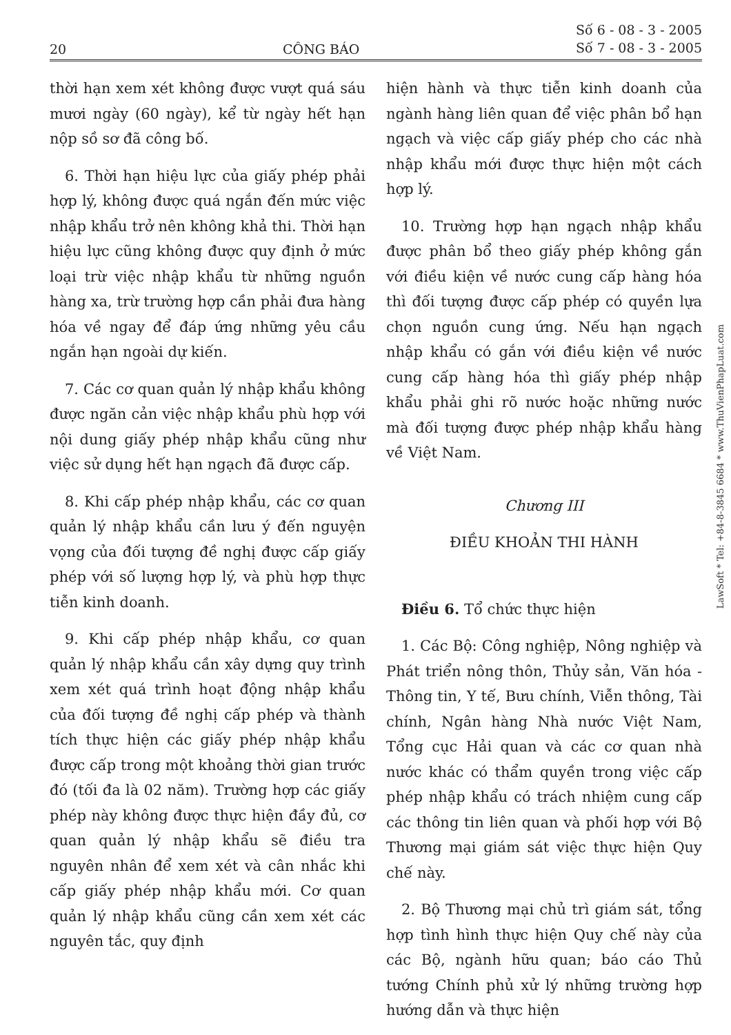20 CÔNG BÁO Số 6 - 08 - 3 - 2005
Số 7 - 08 - 3 - 2005
thời hạn xem xét không được vượt quá sáu mươi ngày (60 ngày), kể từ ngày hết hạn nộp sồ sơ đã công bố.
6. Thời hạn hiệu lực của giấy phép phải hợp lý, không được quá ngắn đến mức việc nhập khẩu trở nên không khả thi. Thời hạn hiệu lực cũng không được quy định ở mức loại trừ việc nhập khẩu từ những nguồn hàng xa, trừ trường hợp cần phải đưa hàng hóa về ngay để đáp ứng những yêu cầu ngắn hạn ngoài dự kiến.
7. Các cơ quan quản lý nhập khẩu không được ngăn cản việc nhập khẩu phù hợp với nội dung giấy phép nhập khẩu cũng như việc sử dụng hết hạn ngạch đã được cấp.
8. Khi cấp phép nhập khẩu, các cơ quan quản lý nhập khẩu cần lưu ý đến nguyện vọng của đối tượng đề nghị được cấp giấy phép với số lượng hợp lý, và phù hợp thực tiễn kinh doanh.
9. Khi cấp phép nhập khẩu, cơ quan quản lý nhập khẩu cần xây dựng quy trình xem xét quá trình hoạt động nhập khẩu của đối tượng đề nghị cấp phép và thành tích thực hiện các giấy phép nhập khẩu được cấp trong một khoảng thời gian trước đó (tối đa là 02 năm). Trường hợp các giấy phép này không được thực hiện đầy đủ, cơ quan quản lý nhập khẩu sẽ điều tra nguyên nhân để xem xét và cân nhắc khi cấp giấy phép nhập khẩu mới. Cơ quan quản lý nhập khẩu cũng cần xem xét các nguyên tắc, quy định
hiện hành và thực tiễn kinh doanh của ngành hàng liên quan để việc phân bổ hạn ngạch và việc cấp giấy phép cho các nhà nhập khẩu mới được thực hiện một cách hợp lý.
10. Trường hợp hạn ngạch nhập khẩu được phân bổ theo giấy phép không gắn với điều kiện về nước cung cấp hàng hóa thì đối tượng được cấp phép có quyền lựa chọn nguồn cung ứng. Nếu hạn ngạch nhập khẩu có gắn với điều kiện về nước cung cấp hàng hóa thì giấy phép nhập khẩu phải ghi rõ nước hoặc những nước mà đối tượng được phép nhập khẩu hàng về Việt Nam.
Chương III
ĐIỀU KHOẢN THI HÀNH
Điều 6. Tổ chức thực hiện
1. Các Bộ: Công nghiệp, Nông nghiệp và Phát triển nông thôn, Thủy sản, Văn hóa - Thông tin, Y tế, Bưu chính, Viễn thông, Tài chính, Ngân hàng Nhà nước Việt Nam, Tổng cục Hải quan và các cơ quan nhà nước khác có thẩm quyền trong việc cấp phép nhập khẩu có trách nhiệm cung cấp các thông tin liên quan và phối hợp với Bộ Thương mại giám sát việc thực hiện Quy chế này.
2. Bộ Thương mại chủ trì giám sát, tổng hợp tình hình thực hiện Quy chế này của các Bộ, ngành hữu quan; báo cáo Thủ tướng Chính phủ xử lý những trường hợp hướng dẫn và thực hiện
LawSoft * Tel: +84-8-3845 6684 * www.ThuVienPhapLuat.com